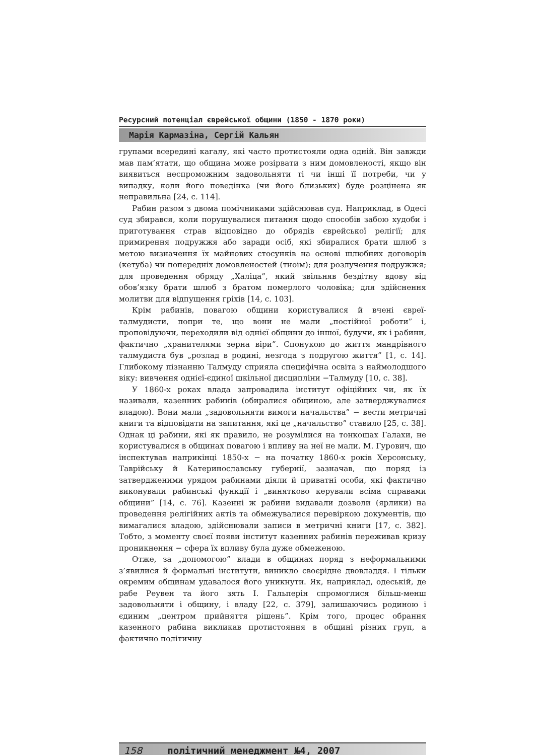Ресурсний потенціал єврейської общини (1850 - 1870 роки)
Марія Кармазіна, Сергій Кальян
групами всередині кагалу, які часто протистояли одна одній. Він завжди мав пам’ятати, що община може розірвати з ним домовленості, якщо він виявиться неспроможним задовольняти ті чи інші її потреби, чи у випадку, коли його поведінка (чи його близьких) буде розцінена як неправильна [24, с. 114].
Рабин разом з двома помічниками здійснював суд. Наприклад, в Одесі суд збирався, коли порушувалися питання щодо способів забою худоби і приготування страв відповідно до обрядів єврейської релігії; для примирення подружжя або заради осіб, які збиралися брати шлюб з метою визначення їх майнових стосунків на основі шлюбних договорів (кетуба) чи попередніх домовленостей (тноім); для розлучення подружжя; для проведення обряду „Халіца”, який звільняв бездітну вдову від обов’язку брати шлюб з братом померлого чоловіка; для здійснення молитви для відпущення гріхів [14, с. 103].
Крім рабинів, повагою общини користувалися й вчені євреї-талмудисти, попри те, що вони не мали „постійної роботи” і, проповідуючи, переходили від однієї общини до іншої, будучи, як і рабини, фактично „хранителями зерна віри”. Спонукою до життя мандрівного талмудиста був „розлад в родині, незгода з подругою життя” [1, с. 14]. Глибокому пізнанню Талмуду сприяла специфічна освіта з наймолодшого віку: вивчення однієї-єдиної шкільної дисципліни −Талмуду [10, с. 38].
У 1860-х роках влада запровадила інститут офіційних чи, як їх називали, казенних рабинів (обиралися общиною, але затверджувалися владою). Вони мали „задовольняти вимоги начальства” − вести метричні книги та відповідати на запитання, які це „начальство” ставило [25, с. 38]. Однак ці рабини, які як правило, не розумілися на тонкощах Галахи, не користувалися в общинах повагою і впливу на неї не мали. М. Гурович, що інспектував наприкінці 1850-х − на початку 1860-х років Херсонську, Таврійську й Катеринославську губернії, зазначав, що поряд із затвердженими урядом рабинами діяли й приватні особи, які фактично виконували рабинські функції і „винятково керували всіма справами общини” [14, с. 76]. Казенні ж рабини видавали дозволи (ярлики) на проведення релігійних актів та обмежувалися перевіркою документів, що вимагалися владою, здійснювали записи в метричні книги [17, с. 382]. Тобто, з моменту своєї появи інститут казенних рабинів переживав кризу проникнення − сфера їх впливу була дуже обмеженою.
Отже, за „допомогою” влади в общинах поряд з неформальними з’явилися й формальні інститути, виникло своєрідне двовладдя. І тільки окремим общинам удавалося його уникнути. Як, наприклад, одеській, де рабе Реувен та його зять І. Гальперін спромоглися більш-менш задовольняти і общину, і владу [22, с. 379], залишаючись родиною і єдиним „центром прийняття рішень”. Крім того, процес обрання казенного рабина викликав протистояння в общині різних груп, а фактично політичну
158 політичний менеджмент №4, 2007